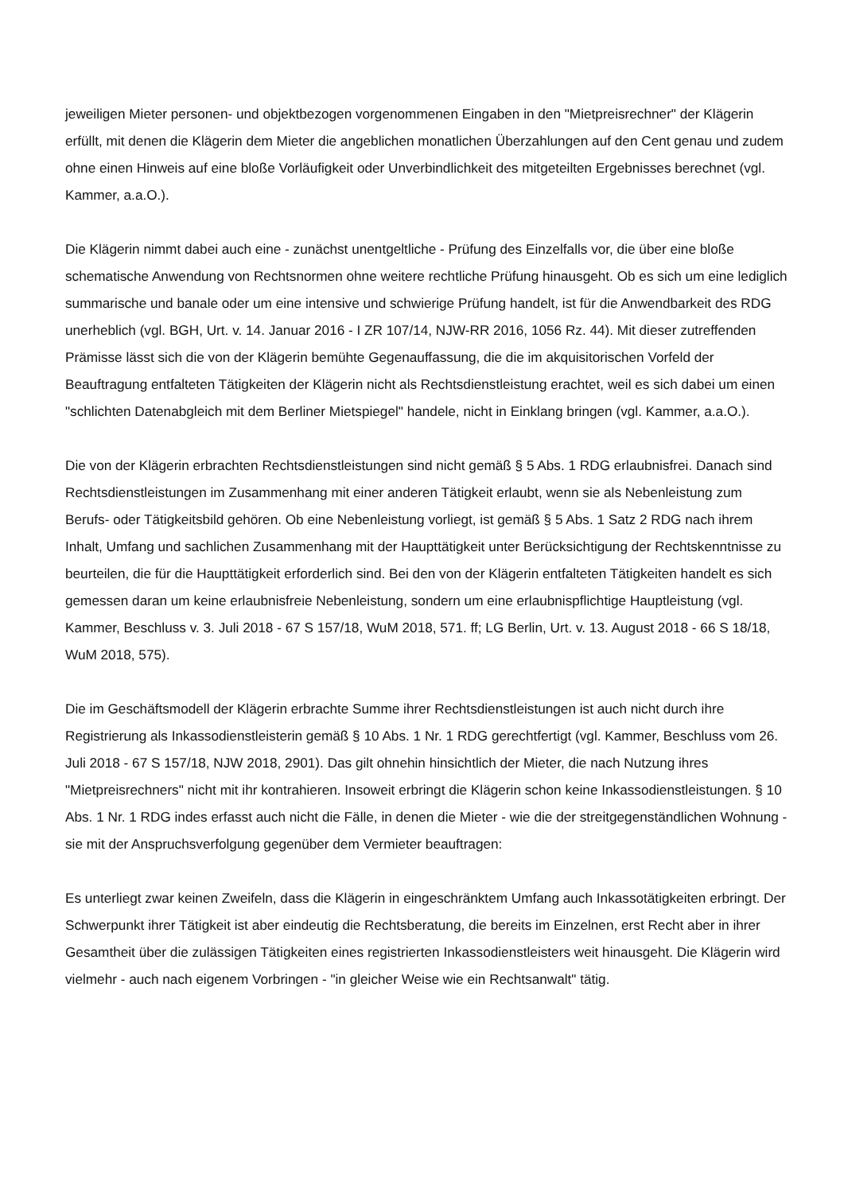jeweiligen Mieter personen- und objektbezogen vorgenommenen Eingaben in den "Mietpreisrechner" der Klägerin erfüllt, mit denen die Klägerin dem Mieter die angeblichen monatlichen Überzahlungen auf den Cent genau und zudem ohne einen Hinweis auf eine bloße Vorläufigkeit oder Unverbindlichkeit des mitgeteilten Ergebnisses berechnet (vgl. Kammer, a.a.O.).
Die Klägerin nimmt dabei auch eine - zunächst unentgeltliche - Prüfung des Einzelfalls vor, die über eine bloße schematische Anwendung von Rechtsnormen ohne weitere rechtliche Prüfung hinausgeht. Ob es sich um eine lediglich summarische und banale oder um eine intensive und schwierige Prüfung handelt, ist für die Anwendbarkeit des RDG unerheblich (vgl. BGH, Urt. v. 14. Januar 2016 - I ZR 107/14, NJW-RR 2016, 1056 Rz. 44). Mit dieser zutreffenden Prämisse lässt sich die von der Klägerin bemühte Gegenauffassung, die die im akquisitorischen Vorfeld der Beauftragung entfalteten Tätigkeiten der Klägerin nicht als Rechtsdienstleistung erachtet, weil es sich dabei um einen "schlichten Datenabgleich mit dem Berliner Mietspiegel" handele, nicht in Einklang bringen (vgl. Kammer, a.a.O.).
Die von der Klägerin erbrachten Rechtsdienstleistungen sind nicht gemäß § 5 Abs. 1 RDG erlaubnisfrei. Danach sind Rechtsdienstleistungen im Zusammenhang mit einer anderen Tätigkeit erlaubt, wenn sie als Nebenleistung zum Berufs- oder Tätigkeitsbild gehören. Ob eine Nebenleistung vorliegt, ist gemäß § 5 Abs. 1 Satz 2 RDG nach ihrem Inhalt, Umfang und sachlichen Zusammenhang mit der Haupttätigkeit unter Berücksichtigung der Rechtskenntnisse zu beurteilen, die für die Haupttätigkeit erforderlich sind. Bei den von der Klägerin entfalteten Tätigkeiten handelt es sich gemessen daran um keine erlaubnisfreie Nebenleistung, sondern um eine erlaubnispflichtige Hauptleistung (vgl. Kammer, Beschluss v. 3. Juli 2018 - 67 S 157/18, WuM 2018, 571. ff; LG Berlin, Urt. v. 13. August 2018 - 66 S 18/18, WuM 2018, 575).
Die im Geschäftsmodell der Klägerin erbrachte Summe ihrer Rechtsdienstleistungen ist auch nicht durch ihre Registrierung als Inkassodienstleisterin gemäß § 10 Abs. 1 Nr. 1 RDG gerechtfertigt (vgl. Kammer, Beschluss vom 26. Juli 2018 - 67 S 157/18, NJW 2018, 2901). Das gilt ohnehin hinsichtlich der Mieter, die nach Nutzung ihres "Mietpreisrechners" nicht mit ihr kontrahieren. Insoweit erbringt die Klägerin schon keine Inkassodienstleistungen. § 10 Abs. 1 Nr. 1 RDG indes erfasst auch nicht die Fälle, in denen die Mieter - wie die der streitgegenständlichen Wohnung - sie mit der Anspruchsverfolgung gegenüber dem Vermieter beauftragen:
Es unterliegt zwar keinen Zweifeln, dass die Klägerin in eingeschränktem Umfang auch Inkassotätigkeiten erbringt. Der Schwerpunkt ihrer Tätigkeit ist aber eindeutig die Rechtsberatung, die bereits im Einzelnen, erst Recht aber in ihrer Gesamtheit über die zulässigen Tätigkeiten eines registrierten Inkassodienstleisters weit hinausgeht. Die Klägerin wird vielmehr - auch nach eigenem Vorbringen - "in gleicher Weise wie ein Rechtsanwalt" tätig.